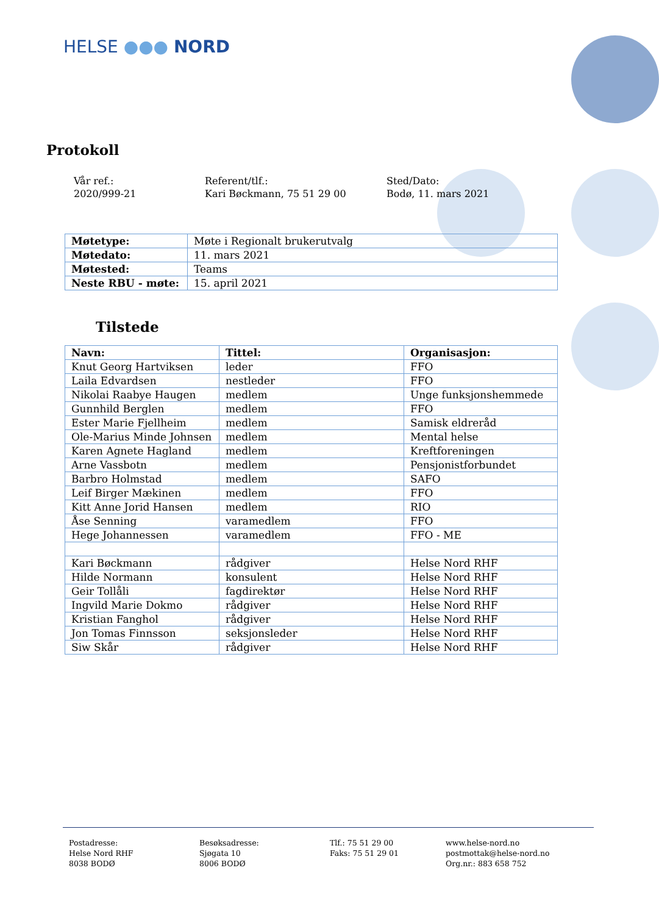HELSE ●●● NORD
Protokoll
Vår ref.:
2020/999-21
Referent/tlf.:
Kari Bøckmann, 75 51 29 00
Sted/Dato:
Bodø, 11. mars 2021
| Møtetype: | Møte i Regionalt brukerutvalg |
| Møtedato: | 11. mars 2021 |
| Møtested: | Teams |
| Neste RBU - møte: | 15. april 2021 |
Tilstede
| Navn: | Tittel: | Organisasjon: |
| --- | --- | --- |
| Knut Georg Hartviksen | leder | FFO |
| Laila Edvardsen | nestleder | FFO |
| Nikolai Raabye Haugen | medlem | Unge funksjonshemmede |
| Gunnhild Berglen | medlem | FFO |
| Ester Marie Fjellheim | medlem | Samisk eldreråd |
| Ole-Marius Minde Johnsen | medlem | Mental helse |
| Karen Agnete Hagland | medlem | Kreftforeningen |
| Arne Vassbotn | medlem | Pensjonistforbundet |
| Barbro Holmstad | medlem | SAFO |
| Leif Birger Mækinen | medlem | FFO |
| Kitt Anne Jorid Hansen | medlem | RIO |
| Åse Senning | varamedlem | FFO |
| Hege Johannessen | varamedlem | FFO - ME |
| Kari Bøckmann | rådgiver | Helse Nord RHF |
| Hilde Normann | konsulent | Helse Nord RHF |
| Geir Tollåli | fagdirektør | Helse Nord RHF |
| Ingvild Marie Dokmo | rådgiver | Helse Nord RHF |
| Kristian Fanghol | rådgiver | Helse Nord RHF |
| Jon Tomas Finnsson | seksjonsleder | Helse Nord RHF |
| Siw Skår | rådgiver | Helse Nord RHF |
Postadresse:
Helse Nord RHF
8038 BODØ
Besøksadresse:
Sjøgata 10
8006 BODØ
Tlf.: 75 51 29 00
Faks: 75 51 29 01
www.helse-nord.no
postmottak@helse-nord.no
Org.nr.: 883 658 752